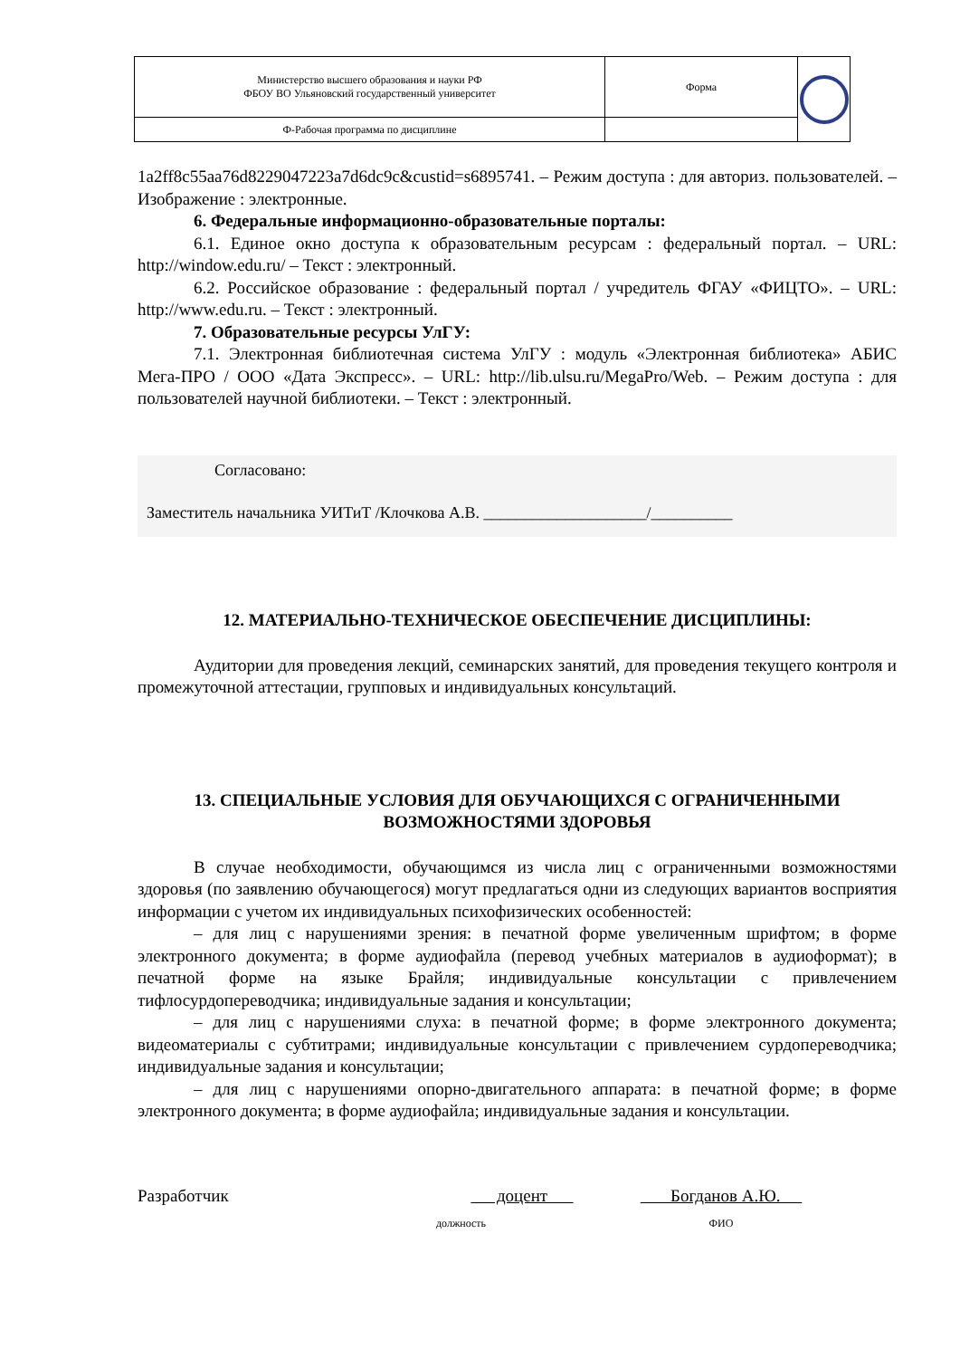| Министерство высшего образования и науки РФ ФБОУ ВО Ульяновский государственный университет | Форма | |
| Ф-Рабочая программа по дисциплине | | |
1a2ff8c55aa76d8229047223a7d6dc9c&custid=s6895741. – Режим доступа : для авториз. пользователей. – Изображение : электронные.
6. Федеральные информационно-образовательные порталы:
6.1. Единое окно доступа к образовательным ресурсам : федеральный портал. – URL: http://window.edu.ru/ – Текст : электронный.
6.2. Российское образование : федеральный портал / учредитель ФГАУ «ФИЦТО». – URL: http://www.edu.ru. – Текст : электронный.
7. Образовательные ресурсы УлГУ:
7.1. Электронная библиотечная система УлГУ : модуль «Электронная библиотека» АБИС Мега-ПРО / ООО «Дата Экспресс». – URL: http://lib.ulsu.ru/MegaPro/Web. – Режим доступа : для пользователей научной библиотеки. – Текст : электронный.
Согласовано:
Заместитель начальника УИТиТ /Клочкова А.В. ____________________/__________
12. МАТЕРИАЛЬНО-ТЕХНИЧЕСКОЕ ОБЕСПЕЧЕНИЕ ДИСЦИПЛИНЫ:
Аудитории для проведения лекций, семинарских занятий, для проведения текущего контроля и промежуточной аттестации, групповых и индивидуальных консультаций.
13. СПЕЦИАЛЬНЫЕ УСЛОВИЯ ДЛЯ ОБУЧАЮЩИХСЯ С ОГРАНИЧЕННЫМИ ВОЗМОЖНОСТЯМИ ЗДОРОВЬЯ
В случае необходимости, обучающимся из числа лиц с ограниченными возможностями здоровья (по заявлению обучающегося) могут предлагаться одни из следующих вариантов восприятия информации с учетом их индивидуальных психофизических особенностей:
– для лиц с нарушениями зрения: в печатной форме увеличенным шрифтом; в форме электронного документа; в форме аудиофайла (перевод учебных материалов в аудиоформат); в печатной форме на языке Брайля; индивидуальные консультации с привлечением тифлосурдопереводчика; индивидуальные задания и консультации;
– для лиц с нарушениями слуха: в печатной форме; в форме электронного документа; видеоматериалы с субтитрами; индивидуальные консультации с привлечением сурдопереводчика; индивидуальные задания и консультации;
– для лиц с нарушениями опорно-двигательного аппарата: в печатной форме; в форме электронного документа; в форме аудиофайла; индивидуальные задания и консультации.
Разработчик доцент
должность
Богданов А.Ю.
ФИО